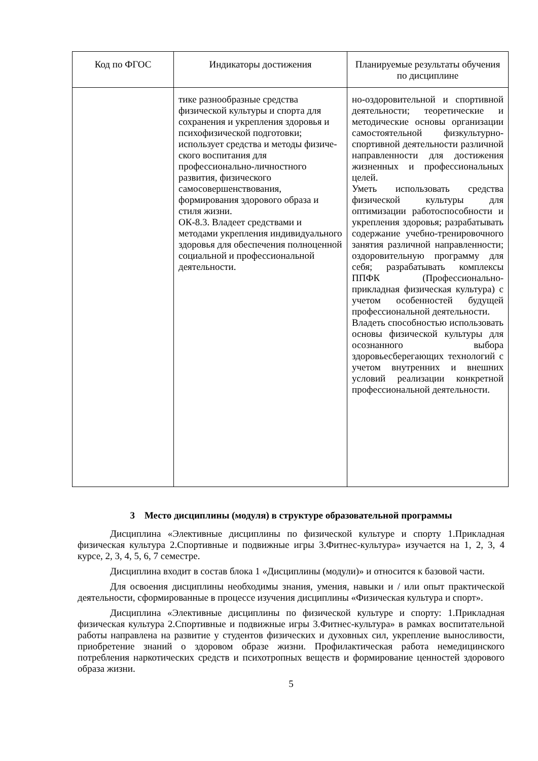| Код по ФГОС | Индикаторы достижения | Планируемые результаты обучения по дисциплине |
| --- | --- | --- |
| | тике разнообразные средства физической культуры и спорта для сохранения и укрепления здоровья и психофизической подготовки; использует средства и методы физиче- ского воспитания для профессионально-личностного развития, физического самосовершенствования, формирования здорового образа и стиля жизни. ОК-8.3. Владеет средствами и методами укрепления индивидуального здоровья для обеспечения полноценной социальной и профессиональной деятельности. | но-оздоровительной и спортивной деятельности; теоретические и методические основы организации самостоятельной физкультурно-спортивной деятельности различной направленности для достижения жизненных и профессиональных целей. Уметь использовать средства физической культуры для оптимизации работоспособности и укрепления здоровья; разрабатывать содержание учебно-тренировочного занятия различной направленности; оздоровительную программу для себя; разрабатывать комплексы ППФК (Профессионально-прикладная физическая культура) с учетом особенностей будущей профессиональной деятельности. Владеть способностью использовать основы физической культуры для осознанного выбора здоровьесберегающих технологий с учетом внутренних и внешних условий реализации конкретной профессиональной деятельности. |
3 Место дисциплины (модуля) в структуре образовательной программы
Дисциплина «Элективные дисциплины по физической культуре и спорту 1.Прикладная физическая культура 2.Спортивные и подвижные игры 3.Фитнес-культура» изучается на 1, 2, 3, 4 курсе, 2, 3, 4, 5, 6, 7 семестре.
Дисциплина входит в состав блока 1 «Дисциплины (модули)» и относится к базовой части.
Для освоения дисциплины необходимы знания, умения, навыки и / или опыт практической деятельности, сформированные в процессе изучения дисциплины «Физическая культура и спорт».
Дисциплина «Элективные дисциплины по физической культуре и спорту: 1.Прикладная физическая культура 2.Спортивные и подвижные игры 3.Фитнес-культура» в рамках воспитательной работы направлена на развитие у студентов физических и духовных сил, укрепление выносливости, приобретение знаний о здоровом образе жизни. Профилактическая работа немедицинского потребления наркотических средств и психотропных веществ и формирование ценностей здорового образа жизни.
5